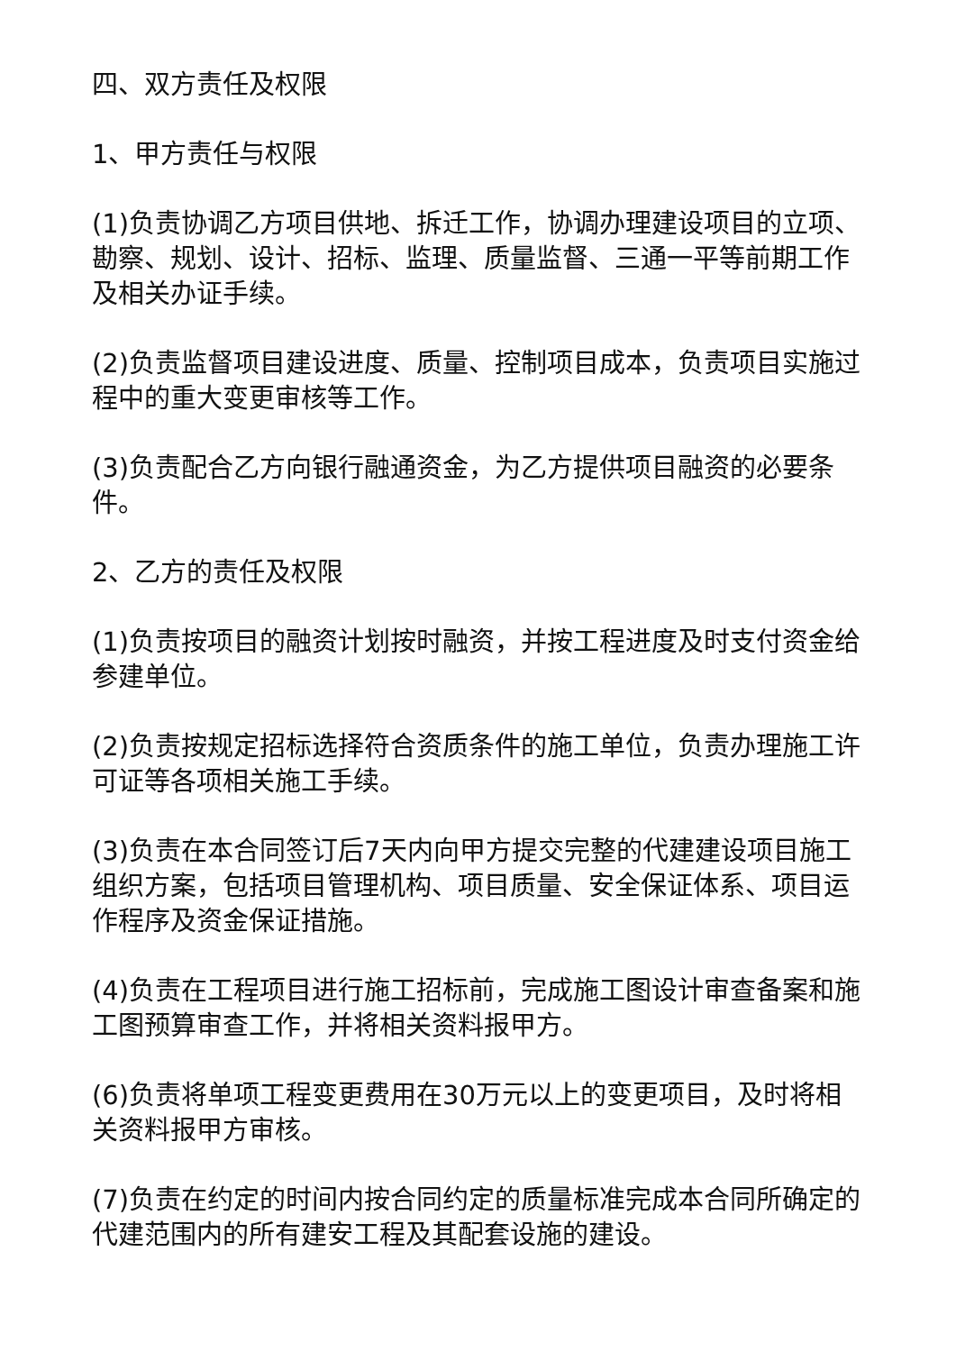四、双方责任及权限
1、甲方责任与权限
(1)负责协调乙方项目供地、拆迁工作，协调办理建设项目的立项、勘察、规划、设计、招标、监理、质量监督、三通一平等前期工作及相关办证手续。
(2)负责监督项目建设进度、质量、控制项目成本，负责项目实施过程中的重大变更审核等工作。
(3)负责配合乙方向银行融通资金，为乙方提供项目融资的必要条件。
2、乙方的责任及权限
(1)负责按项目的融资计划按时融资，并按工程进度及时支付资金给参建单位。
(2)负责按规定招标选择符合资质条件的施工单位，负责办理施工许可证等各项相关施工手续。
(3)负责在本合同签订后7天内向甲方提交完整的代建建设项目施工组织方案，包括项目管理机构、项目质量、安全保证体系、项目运作程序及资金保证措施。
(4)负责在工程项目进行施工招标前，完成施工图设计审查备案和施工图预算审查工作，并将相关资料报甲方。
(6)负责将单项工程变更费用在30万元以上的变更项目，及时将相关资料报甲方审核。
(7)负责在约定的时间内按合同约定的质量标准完成本合同所确定的代建范围内的所有建安工程及其配套设施的建设。